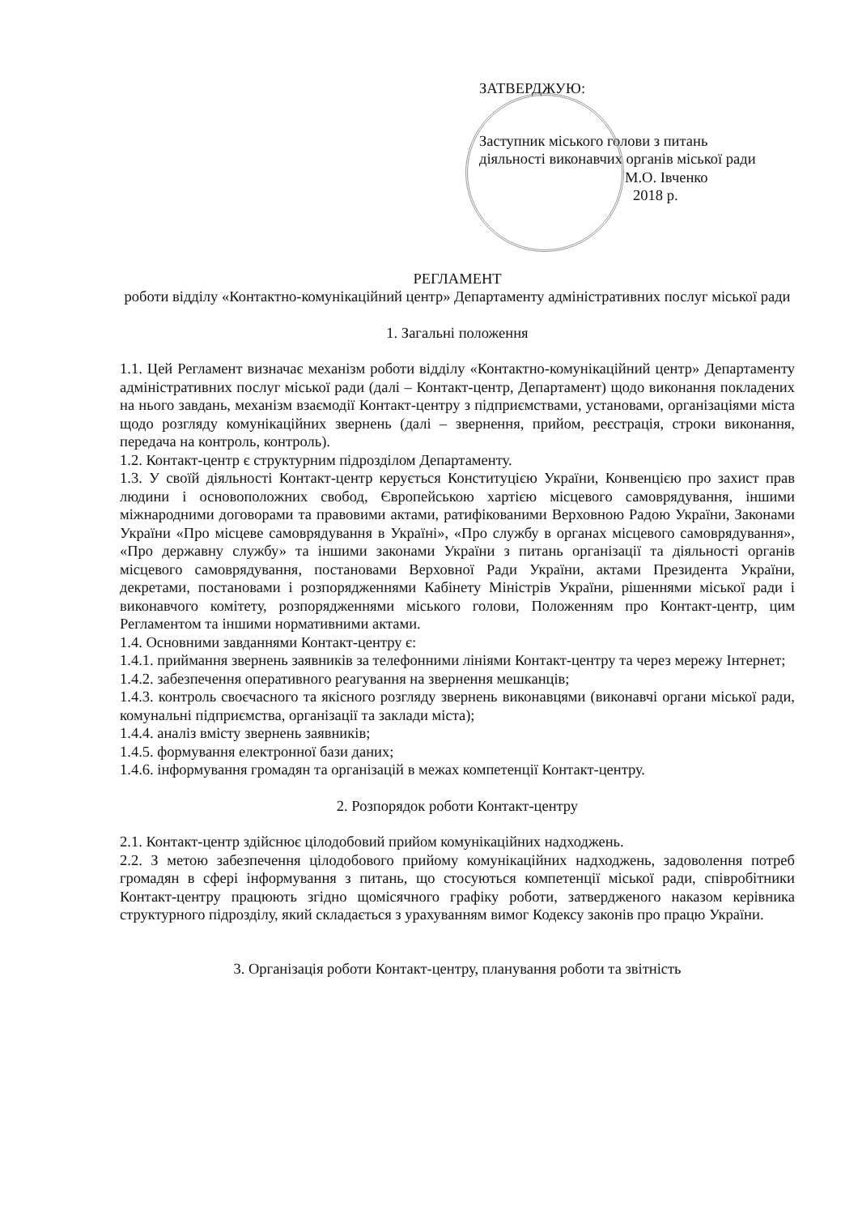ЗАТВЕРДЖУЮ:
Заступник міського голови з питань діяльності виконавчих органів міської ради
М.О. Івченко
2018 р.
РЕГЛАМЕНТ
роботи відділу «Контактно-комунікаційний центр» Департаменту адміністративних послуг міської ради
1. Загальні положення
1.1. Цей Регламент визначає механізм роботи відділу «Контактно-комунікаційний центр» Департаменту адміністративних послуг міської ради (далі – Контакт-центр, Департамент) щодо виконання покладених на нього завдань, механізм взаємодії Контакт-центру з підприємствами, установами, організаціями міста щодо розгляду комунікаційних звернень (далі – звернення, прийом, реєстрація, строки виконання, передача на контроль, контроль).
1.2. Контакт-центр є структурним підрозділом Департаменту.
1.3. У своїй діяльності Контакт-центр керується Конституцією України, Конвенцією про захист прав людини і основоположних свобод, Європейською хартією місцевого самоврядування, іншими міжнародними договорами та правовими актами, ратифікованими Верховною Радою України, Законами України «Про місцеве самоврядування в Україні», «Про службу в органах місцевого самоврядування», «Про державну службу» та іншими законами України з питань організації та діяльності органів місцевого самоврядування, постановами Верховної Ради України, актами Президента України, декретами, постановами і розпорядженнями Кабінету Міністрів України, рішеннями міської ради і виконавчого комітету, розпорядженнями міського голови, Положенням про Контакт-центр, цим Регламентом та іншими нормативними актами.
1.4. Основними завданнями Контакт-центру є:
1.4.1. приймання звернень заявників за телефонними лініями Контакт-центру та через мережу Інтернет;
1.4.2. забезпечення оперативного реагування на звернення мешканців;
1.4.3. контроль своєчасного та якісного розгляду звернень виконавцями (виконавчі органи міської ради, комунальні підприємства, організації та заклади міста);
1.4.4. аналіз вмісту звернень заявників;
1.4.5. формування електронної бази даних;
1.4.6. інформування громадян та організацій в межах компетенції Контакт-центру.
2. Розпорядок роботи Контакт-центру
2.1. Контакт-центр здійснює цілодобовий прийом комунікаційних надходжень.
2.2. З метою забезпечення цілодобового прийому комунікаційних надходжень, задоволення потреб громадян в сфері інформування з питань, що стосуються компетенції міської ради, співробітники Контакт-центру працюють згідно щомісячного графіку роботи, затвердженого наказом керівника структурного підрозділу, який складається з урахуванням вимог Кодексу законів про працю України.
3. Організація роботи Контакт-центру, планування роботи та звітність